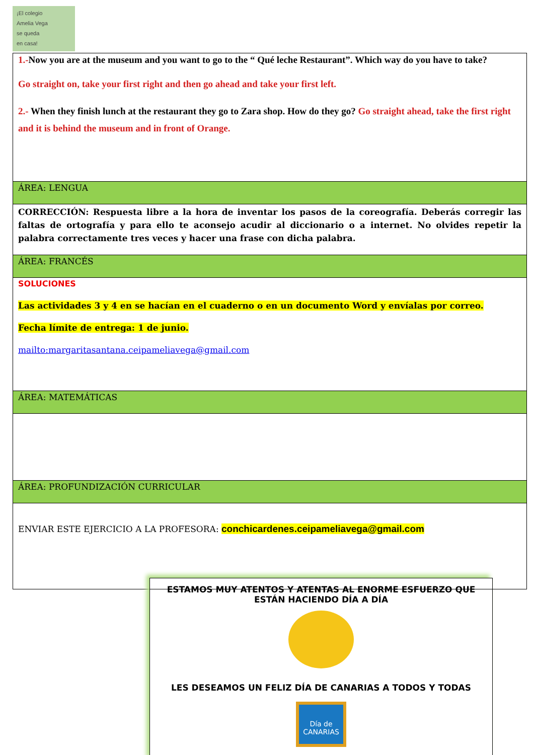¡El colegio
Amelia Vega
se queda
en casa!
| 1.- Now you are at the museum and you want to go to the “ Qué leche Restaurant”. Which way do you have to take? Go straight on, take your first right and then go ahead and take your first left. 2.- When they finish lunch at the restaurant they go to Zara shop. How do they go? Go straight ahead, take the first right and it is behind the museum and in front of Orange. |
| ÁREA: LENGUA |
| CORRECCIÓN: Respuesta libre a la hora de inventar los pasos de la coreografía. Deberás corregir las faltas de ortografía y para ello te aconsejo acudir al diccionario o a internet. No olvides repetir la palabra correctamente tres veces y hacer una frase con dicha palabra. |
| ÁREA: FRANCÉS |
| SOLUCIONES Las actividades 3 y 4 en se hacían en el cuaderno o en un documento Word y envíalas por correo. Fecha límite de entrega: 1 de junio. mailto:margaritasantana.ceipameliavega@gmail.com |
| ÁREA: MATEMÁTICAS |
| ÁREA: PROFUNDIZACIÓN CURRICULAR |
| ENVIAR ESTE EJERCICIO A LA PROFESORA: conchicardenes.ceipameliavega@gmail.com |
ESTAMOS MUY ATENTOS Y ATENTAS AL ENORME ESFUERZO QUE ESTÁN HACIENDO DÍA A DÍA
LES DESEAMOS UN FELIZ DÍA DE CANARIAS A TODOS Y TODAS
Día de CANARIAS